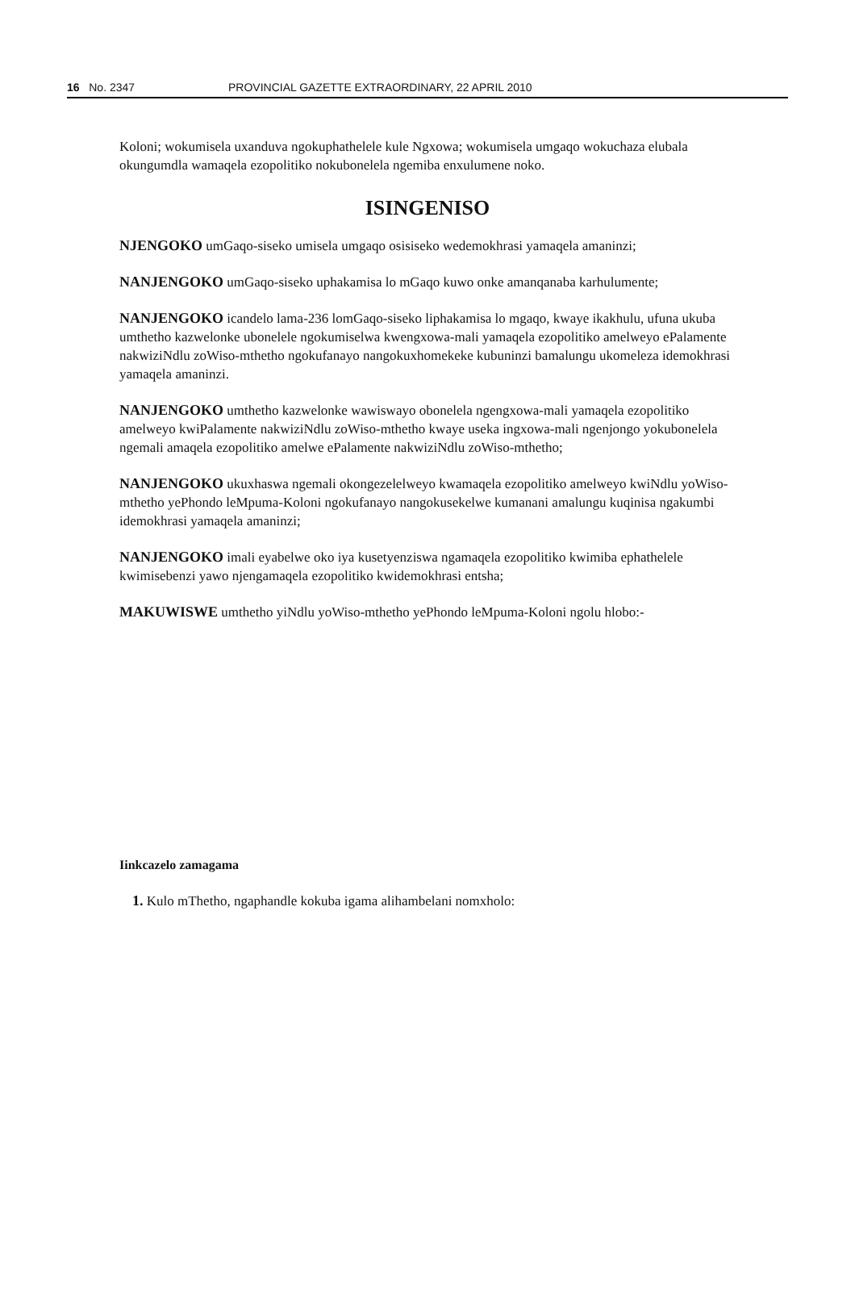16 No. 2347 PROVINCIAL GAZETTE EXTRAORDINARY, 22 APRIL 2010
Koloni; wokumisela uxanduva ngokuphathelele kule Ngxowa; wokumisela umgaqo wokuchaza elubala okungumdla wamaqela ezopolitiko nokubonelela ngemiba enxulumene noko.
ISINGENISO
NJENGOKO umGaqo-siseko umisela umgaqo osisiseko wedemokhrasi yamaqela amaninzi;
NANJENGOKO umGaqo-siseko uphakamisa lo mGaqo kuwo onke amanqanaba karhulumente;
NANJENGOKO icandelo lama-236 lomGaqo-siseko liphakamisa lo mgaqo, kwaye ikakhulu, ufuna ukuba umthetho kazwelonke ubonelele ngokumiselwa kwengxowa-mali yamaqela ezopolitiko amelweyo ePalamente nakwiziNdlu zoWiso-mthetho ngokufanayo nangokuxhomekeke kubuninzi bamalungu ukomeleza idemokhrasi yamaqela amaninzi.
NANJENGOKO umthetho kazwelonke wawiswayo obonelela ngengxowa-mali yamaqela ezopolitiko amelweyo kwiPalamente nakwiziNdlu zoWiso-mthetho kwaye useka ingxowa-mali ngenjongo yokubonelela ngemali amaqela ezopolitiko amelwe ePalamente nakwiziNdlu zoWiso-mthetho;
NANJENGOKO ukuxhaswa ngemali okongezelelweyo kwamaqela ezopolitiko amelweyo kwiNdlu yoWiso-mthetho yePhondo leMpuma-Koloni ngokufanayo nangokusekelwe kumanani amalungu kuqinisa ngakumbi idemokhrasi yamaqela amaninzi;
NANJENGOKO imali eyabelwe oko iya kusetyenziswa ngamaqela ezopolitiko kwimiba ephathelele kwimisebenzi yawo njengamaqela ezopolitiko kwidemokhrasi entsha;
MAKUWISWE umthetho yiNdlu yoWiso-mthetho yePhondo leMpuma-Koloni ngolu hlobo:-
Iinkcazelo zamagama
1. Kulo mThetho, ngaphandle kokuba igama alihambelani nomxholo: